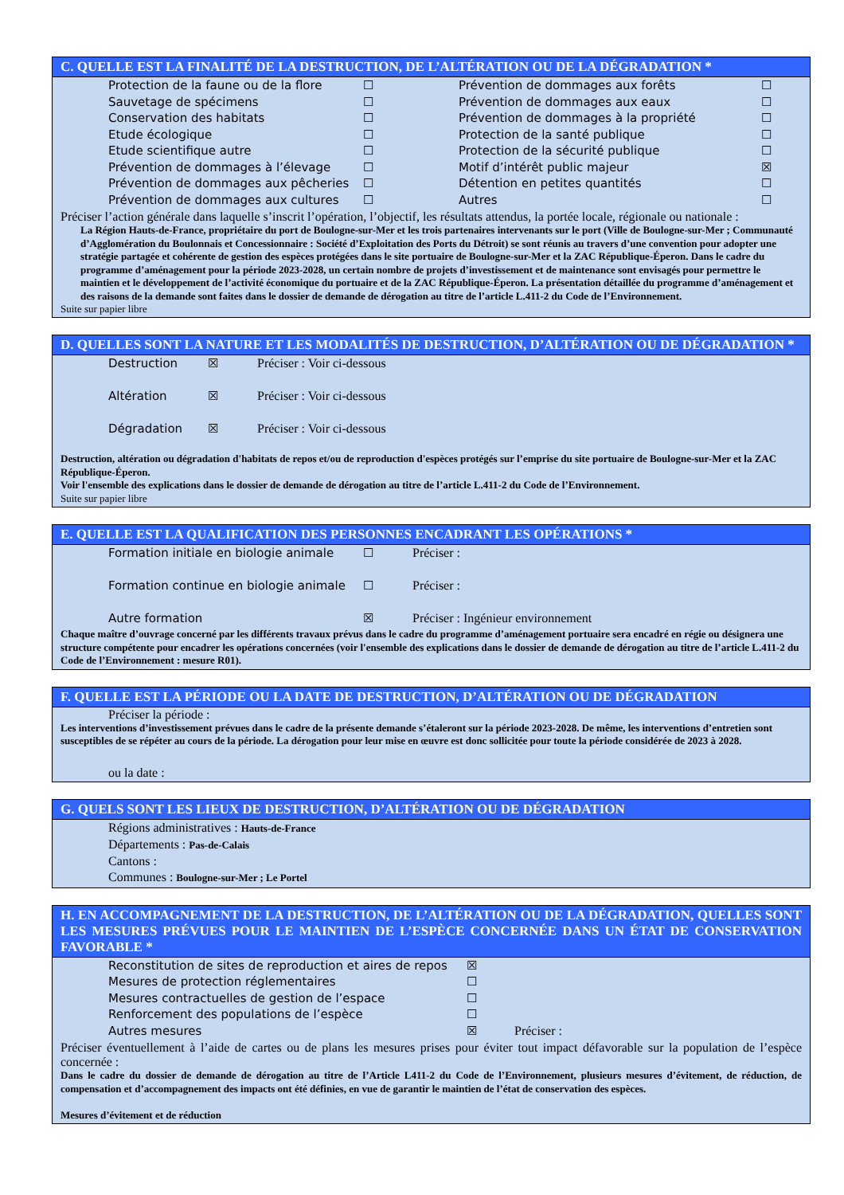C. QUELLE EST LA FINALITÉ DE LA DESTRUCTION, DE L’ALTÉRATION OU DE LA DÉGRADATION *
Protection de la faune ou de la flore ☐ Prévention de dommages aux forêts ☐
Sauvetage de spécimens ☐ Prévention de dommages aux eaux ☐
Conservation des habitats ☐ Prévention de dommages à la propriété ☐
Etude écologique ☐ Protection de la santé publique ☐
Etude scientifique autre ☐ Protection de la sécurité publique ☐
Prévention de dommages à l’élevage ☐ Motif d’intérêt public majeur ☒
Prévention de dommages aux pêcheries ☐ Détention en petites quantités ☐
Prévention de dommages aux cultures ☐ Autres ☐
Préciser l’action générale dans laquelle s’inscrit l’opération, l’objectif, les résultats attendus, la portée locale, régionale ou nationale :
La Région Hauts-de-France, propriétaire du port de Boulogne-sur-Mer et les trois partenaires intervenants sur le port (Ville de Boulogne-sur-Mer ; Communauté d’Agglomération du Boulonnais et Concessionnaire : Société d’Exploitation des Ports du Détroit) se sont réunis au travers d’une convention pour adopter une stratégie partagée et cohérente de gestion des espèces protégées dans le site portuaire de Boulogne-sur-Mer et la ZAC République-Éperon. Dans le cadre du programme d’aménagement pour la période 2023-2028, un certain nombre de projets d’investissement et de maintenance sont envisagés pour permettre le maintien et le développement de l’activité économique du portuaire et de la ZAC République-Éperon. La présentation détaillée du programme d’aménagement et des raisons de la demande sont faites dans le dossier de demande de dérogation au titre de l’article L.411-2 du Code de l’Environnement.
Suite sur papier libre
D. QUELLES SONT LA NATURE ET LES MODALITÉS DE DESTRUCTION, D’ALTÉRATION OU DE DÉGRADATION *
Destruction ☒ Préciser : Voir ci-dessous
Altération ☒ Préciser : Voir ci-dessous
Dégradation ☒ Préciser : Voir ci-dessous
Destruction, altération ou dégradation d'habitats de repos et/ou de reproduction d'espèces protégés sur l’emprise du site portuaire de Boulogne-sur-Mer et la ZAC République-Éperon.
Voir l'ensemble des explications dans le dossier de demande de dérogation au titre de l’article L.411-2 du Code de l’Environnement.
Suite sur papier libre
E. QUELLE EST LA QUALIFICATION DES PERSONNES ENCADRANT LES OPÉRATIONS *
Formation initiale en biologie animale ☐ Préciser :
Formation continue en biologie animale ☐ Préciser :
Autre formation ☒ Préciser : Ingénieur environnement
Chaque maître d’ouvrage concerné par les différents travaux prévus dans le cadre du programme d’aménagement portuaire sera encadré en régie ou désignera une structure compétente pour encadrer les opérations concernées (voir l'ensemble des explications dans le dossier de demande de dérogation au titre de l’article L.411-2 du Code de l’Environnement : mesure R01).
F. QUELLE EST LA PÉRIODE OU LA DATE DE DESTRUCTION, D’ALTÉRATION OU DE DÉGRADATION
Préciser la période :
Les interventions d’investissement prévues dans le cadre de la présente demande s’étaleront sur la période 2023-2028. De même, les interventions d’entretien sont susceptibles de se répéter au cours de la période. La dérogation pour leur mise en œuvre est donc sollicitée pour toute la période considérée de 2023 à 2028.
ou la date :
G. QUELS SONT LES LIEUX DE DESTRUCTION, D’ALTÉRATION OU DE DÉGRADATION
Régions administratives : Hauts-de-France
Départements : Pas-de-Calais
Cantons :
Communes : Boulogne-sur-Mer ; Le Portel
H. EN ACCOMPAGNEMENT DE LA DESTRUCTION, DE L’ALTÉRATION OU DE LA DÉGRADATION, QUELLES SONT LES MESURES PRÉVUES POUR LE MAINTIEN DE L’ESPÈCE CONCERNÉE DANS UN ÉTAT DE CONSERVATION FAVORABLE *
Reconstitution de sites de reproduction et aires de repos ☒
Mesures de protection réglementaires ☐
Mesures contractuelles de gestion de l’espace ☐
Renforcement des populations de l’espèce ☐
Autres mesures ☒ Préciser :
Préciser éventuellement à l’aide de cartes ou de plans les mesures prises pour éviter tout impact défavorable sur la population de l’espèce concernée :
Dans le cadre du dossier de demande de dérogation au titre de l’Article L411-2 du Code de l’Environnement, plusieurs mesures d’évitement, de réduction, de compensation et d’accompagnement des impacts ont été définies, en vue de garantir le maintien de l’état de conservation des espèces.
Mesures d’évitement et de réduction